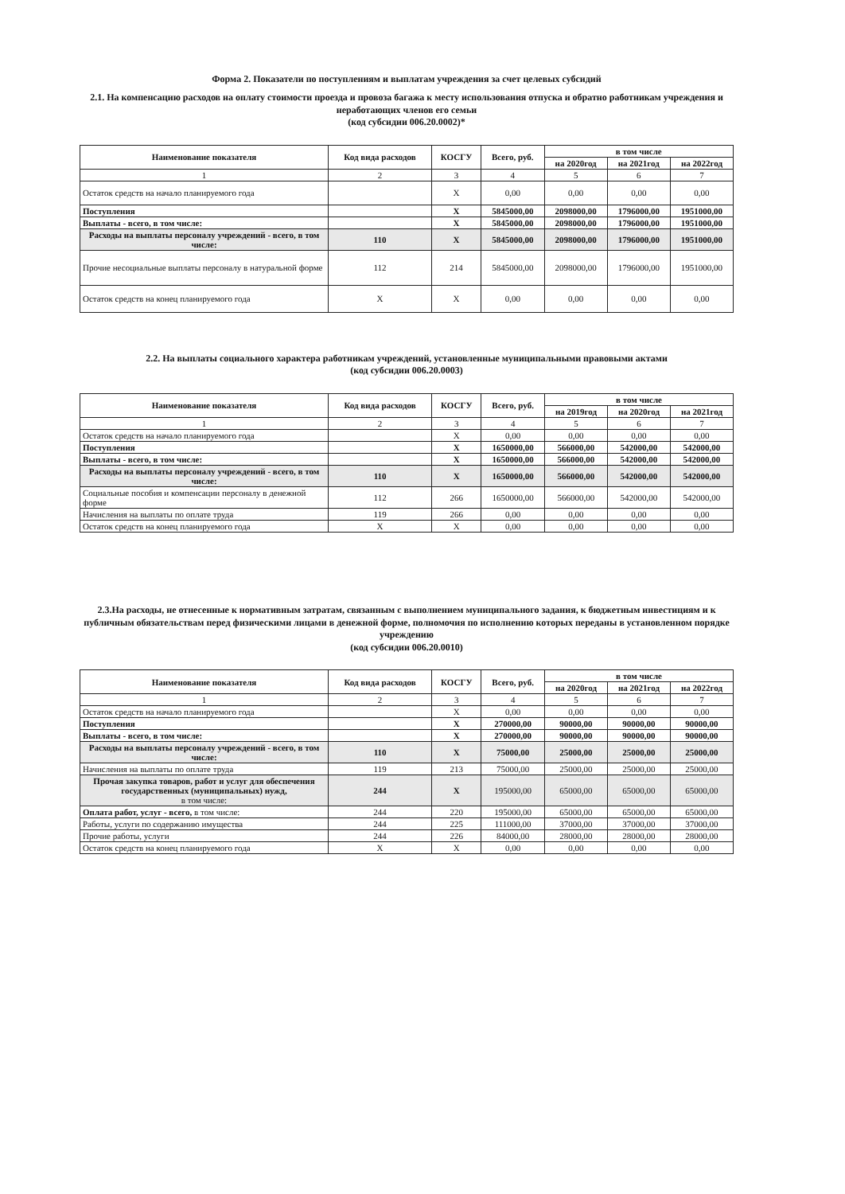Форма 2. Показатели по поступлениям и выплатам учреждения за счет целевых субсидий
2.1. На компенсацию расходов на оплату стоимости проезда и провоза багажа к месту использования отпуска и обратно работникам учреждения и неработающих членов его семьи
(код субсидии 006.20.0002)*
| Наименование показателя | Код вида расходов | КОСГУ | Всего, руб. | в том числе | | |
| --- | --- | --- | --- | --- | --- | --- |
| | | | | на 2020год | на 2021год | на 2022год |
| 1 | 2 | 3 | 4 | 5 | 6 | 7 |
| Остаток средств на начало планируемого года | | X | 0,00 | 0,00 | 0,00 | 0,00 |
| Поступления | | X | 5845000,00 | 2098000,00 | 1796000,00 | 1951000,00 |
| Выплаты - всего, в том числе: | | X | 5845000,00 | 2098000,00 | 1796000,00 | 1951000,00 |
| Расходы на выплаты персоналу учреждений - всего, в том числе: | 110 | X | 5845000,00 | 2098000,00 | 1796000,00 | 1951000,00 |
| Прочие несоциальные выплаты персоналу в натуральной форме | 112 | 214 | 5845000,00 | 2098000,00 | 1796000,00 | 1951000,00 |
| Остаток средств на конец планируемого года | X | X | 0,00 | 0,00 | 0,00 | 0,00 |
2.2. На выплаты социального характера работникам учреждений, установленные муниципальными правовыми актами
(код субсидии 006.20.0003)
| Наименование показателя | Код вида расходов | КОСГУ | Всего, руб. | в том числе | | |
| --- | --- | --- | --- | --- | --- | --- |
| | | | | на 2019год | на 2020год | на 2021год |
| 1 | 2 | 3 | 4 | 5 | 6 | 7 |
| Остаток средств на начало планируемого года | | X | 0,00 | 0,00 | 0,00 | 0,00 |
| Поступления | | X | 1650000,00 | 566000,00 | 542000,00 | 542000,00 |
| Выплаты - всего, в том числе: | | X | 1650000,00 | 566000,00 | 542000,00 | 542000,00 |
| Расходы на выплаты персоналу учреждений - всего, в том числе: | 110 | X | 1650000,00 | 566000,00 | 542000,00 | 542000,00 |
| Социальные пособия и компенсации персоналу в денежной форме | 112 | 266 | 1650000,00 | 566000,00 | 542000,00 | 542000,00 |
| Начисления на выплаты по оплате труда | 119 | 266 | 0,00 | 0,00 | 0,00 | 0,00 |
| Остаток средств на конец планируемого года | X | X | 0,00 | 0,00 | 0,00 | 0,00 |
2.3.На расходы, не отнесенные к нормативным затратам, связанным с выполнением муниципального задания, к бюджетным инвестициям и к публичным обязательствам перед физическими лицами в денежной форме, полномочия по исполнению которых переданы в установленном порядке учреждению
(код субсидии 006.20.0010)
| Наименование показателя | Код вида расходов | КОСГУ | Всего, руб. | в том числе | | |
| --- | --- | --- | --- | --- | --- | --- |
| | | | | на 2020год | на 2021год | на 2022год |
| 1 | 2 | 3 | 4 | 5 | 6 | 7 |
| Остаток средств на начало планируемого года | | X | 0,00 | 0,00 | 0,00 | 0,00 |
| Поступления | | X | 270000,00 | 90000,00 | 90000,00 | 90000,00 |
| Выплаты - всего, в том числе: | | X | 270000,00 | 90000,00 | 90000,00 | 90000,00 |
| Расходы на выплаты персоналу учреждений - всего, в том числе: | 110 | X | 75000,00 | 25000,00 | 25000,00 | 25000,00 |
| Начисления на выплаты по оплате труда | 119 | 213 | 75000,00 | 25000,00 | 25000,00 | 25000,00 |
| Прочая закупка товаров, работ и услуг для обеспечения государственных (муниципальных) нужд, в том числе: | 244 | X | 195000,00 | 65000,00 | 65000,00 | 65000,00 |
| Оплата работ, услуг - всего, в том числе: | 244 | 220 | 195000,00 | 65000,00 | 65000,00 | 65000,00 |
| Работы, услуги по содержанию имущества | 244 | 225 | 111000,00 | 37000,00 | 37000,00 | 37000,00 |
| Прочие работы, услуги | 244 | 226 | 84000,00 | 28000,00 | 28000,00 | 28000,00 |
| Остаток средств на конец планируемого года | X | X | 0,00 | 0,00 | 0,00 | 0,00 |